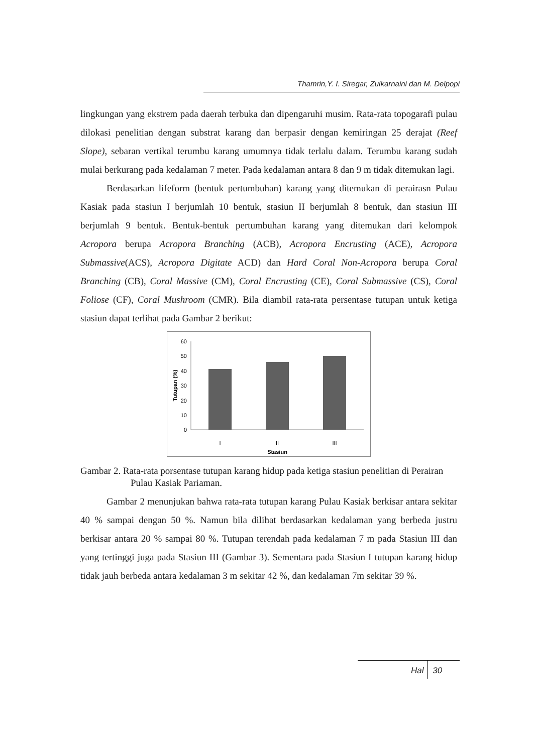Thamrin,Y. I. Siregar, Zulkarnaini dan M. Delpopi
lingkungan yang ekstrem pada daerah terbuka dan dipengaruhi musim. Rata-rata topogarafi pulau dilokasi penelitian dengan substrat karang dan berpasir dengan kemiringan 25 derajat (Reef Slope), sebaran vertikal terumbu karang umumnya tidak terlalu dalam. Terumbu karang sudah mulai berkurang pada kedalaman 7 meter. Pada kedalaman antara 8 dan 9 m tidak ditemukan lagi.
Berdasarkan lifeform (bentuk pertumbuhan) karang yang ditemukan di perairasn Pulau Kasiak pada stasiun I berjumlah 10 bentuk, stasiun II berjumlah 8 bentuk, dan stasiun III berjumlah 9 bentuk. Bentuk-bentuk pertumbuhan karang yang ditemukan dari kelompok Acropora berupa Acropora Branching (ACB), Acropora Encrusting (ACE), Acropora Submassive(ACS), Acropora Digitate ACD) dan Hard Coral Non-Acropora berupa Coral Branching (CB), Coral Massive (CM), Coral Encrusting (CE), Coral Submassive (CS), Coral Foliose (CF), Coral Mushroom (CMR). Bila diambil rata-rata persentase tutupan untuk ketiga stasiun dapat terlihat pada Gambar 2 berikut:
60
50
40
30
20
10
0
I
II
III
Stasiun
Tutupan (%)
Gambar 2. Rata-rata porsentase tutupan karang hidup pada ketiga stasiun penelitian di Perairan Pulau Kasiak Pariaman.
Gambar 2 menunjukan bahwa rata-rata tutupan karang Pulau Kasiak berkisar antara sekitar 40 % sampai dengan 50 %. Namun bila dilihat berdasarkan kedalaman yang berbeda justru berkisar antara 20 % sampai 80 %. Tutupan terendah pada kedalaman 7 m pada Stasiun III dan yang tertinggi juga pada Stasiun III (Gambar 3). Sementara pada Stasiun I tutupan karang hidup tidak jauh berbeda antara kedalaman 3 m sekitar 42 %, dan kedalaman 7m sekitar 39 %.
Hal 30